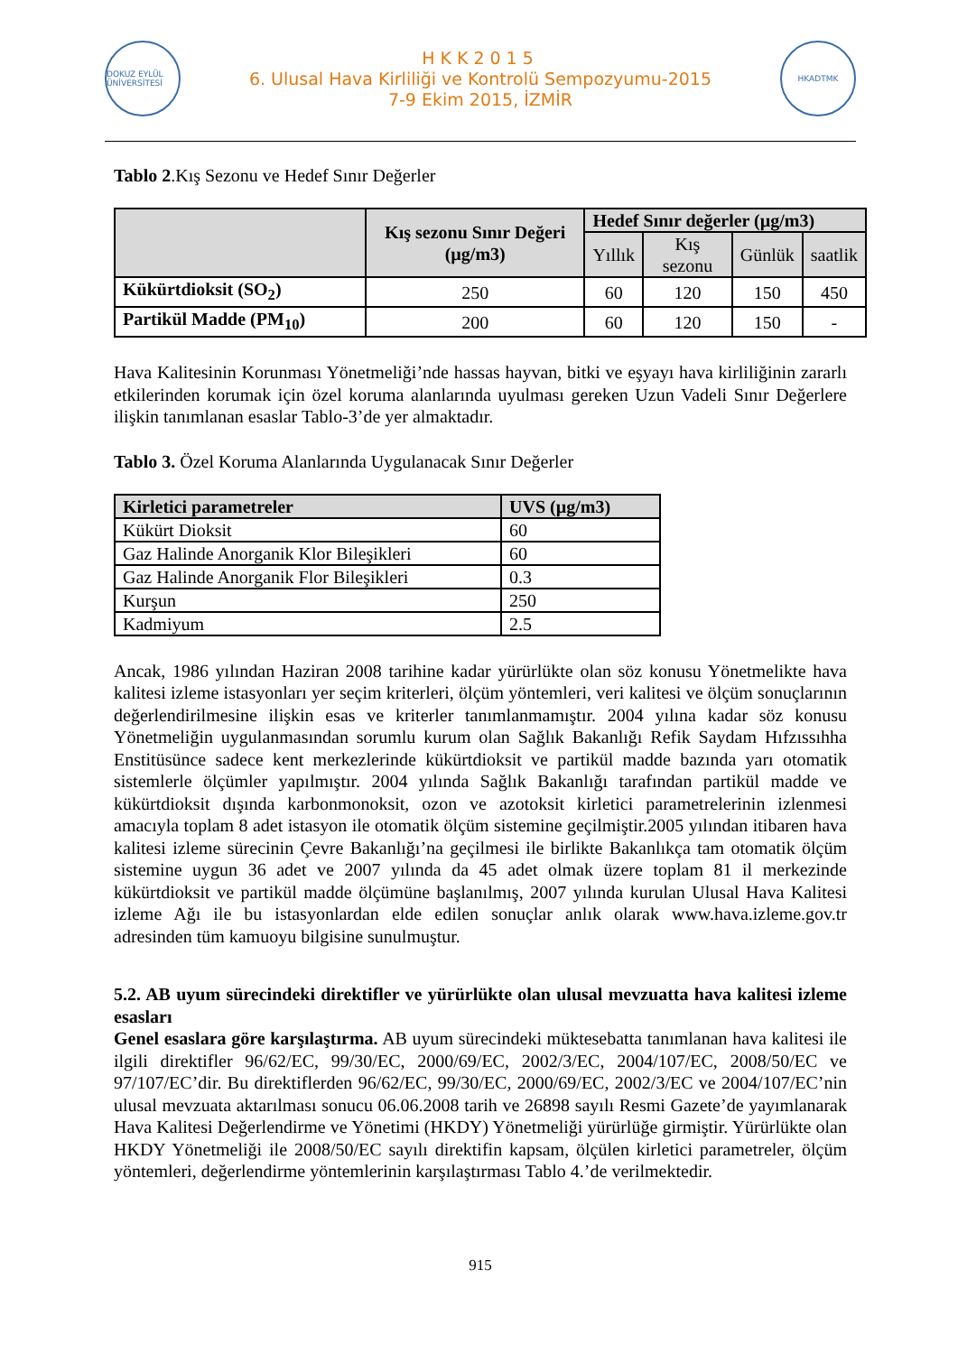DOKUZ EYLÜL ÜNİVERSİTESİ
HKK2015
6. Ulusal Hava Kirliliği ve Kontrolü Sempozyumu-2015
7-9 Ekim 2015, İZMİR
HKADTMK
Tablo 2.Kış Sezonu ve Hedef Sınır Değerler
| | Kış sezonu Sınır Değeri (µg/m3) | Hedef Sınır değerler (µg/m3) | | | |
| --- | --- | --- | --- | --- | --- |
| | | Yıllık | Kış sezonu | Günlük | saatlik |
| Kükürtdioksit (SO<sub>2</sub>) | 250 | 60 | 120 | 150 | 450 |
| Partikül Madde (PM<sub>10</sub>) | 200 | 60 | 120 | 150 | - |
Hava Kalitesinin Korunması Yönetmeliği’nde hassas hayvan, bitki ve eşyayı hava kirliliğinin zararlı etkilerinden korumak için özel koruma alanlarında uyulması gereken Uzun Vadeli Sınır Değerlere ilişkin tanımlanan esaslar Tablo-3’de yer almaktadır.
Tablo 3. Özel Koruma Alanlarında Uygulanacak Sınır Değerler
| Kirletici parametreler | UVS (µg/m3) |
| --- | --- |
| Kükürt Dioksit | 60 |
| Gaz Halinde Anorganik Klor Bileşikleri | 60 |
| Gaz Halinde Anorganik Flor Bileşikleri | 0.3 |
| Kurşun | 250 |
| Kadmiyum | 2.5 |
Ancak, 1986 yılından Haziran 2008 tarihine kadar yürürlükte olan söz konusu Yönetmelikte hava kalitesi izleme istasyonları yer seçim kriterleri, ölçüm yöntemleri, veri kalitesi ve ölçüm sonuçlarının değerlendirilmesine ilişkin esas ve kriterler tanımlanmamıştır. 2004 yılına kadar söz konusu Yönetmeliğin uygulanmasından sorumlu kurum olan Sağlık Bakanlığı Refik Saydam Hıfzıssıhha Enstitüsünce sadece kent merkezlerinde kükürtdioksit ve partikül madde bazında yarı otomatik sistemlerle ölçümler yapılmıştır. 2004 yılında Sağlık Bakanlığı tarafından partikül madde ve kükürtdioksit dışında karbonmonoksit, ozon ve azotoksit kirletici parametrelerinin izlenmesi amacıyla toplam 8 adet istasyon ile otomatik ölçüm sistemine geçilmiştir.2005 yılından itibaren hava kalitesi izleme sürecinin Çevre Bakanlığı’na geçilmesi ile birlikte Bakanlıkça tam otomatik ölçüm sistemine uygun 36 adet ve 2007 yılında da 45 adet olmak üzere toplam 81 il merkezinde kükürtdioksit ve partikül madde ölçümüne başlanılmış, 2007 yılında kurulan Ulusal Hava Kalitesi izleme Ağı ile bu istasyonlardan elde edilen sonuçlar anlık olarak www.hava.izleme.gov.tr adresinden tüm kamuoyu bilgisine sunulmuştur.
5.2. AB uyum sürecindeki direktifler ve yürürlükte olan ulusal mevzuatta hava kalitesi izleme esasları
Genel esaslara göre karşılaştırma. AB uyum sürecindeki müktesebatta tanımlanan hava kalitesi ile ilgili direktifler 96/62/EC, 99/30/EC, 2000/69/EC, 2002/3/EC, 2004/107/EC, 2008/50/EC ve 97/107/EC’dir. Bu direktiflerden 96/62/EC, 99/30/EC, 2000/69/EC, 2002/3/EC ve 2004/107/EC’nin ulusal mevzuata aktarılması sonucu 06.06.2008 tarih ve 26898 sayılı Resmi Gazete’de yayımlanarak Hava Kalitesi Değerlendirme ve Yönetimi (HKDY) Yönetmeliği yürürlüğe girmiştir. Yürürlükte olan HKDY Yönetmeliği ile 2008/50/EC sayılı direktifin kapsam, ölçülen kirletici parametreler, ölçüm yöntemleri, değerlendirme yöntemlerinin karşılaştırması Tablo 4.’de verilmektedir.
915